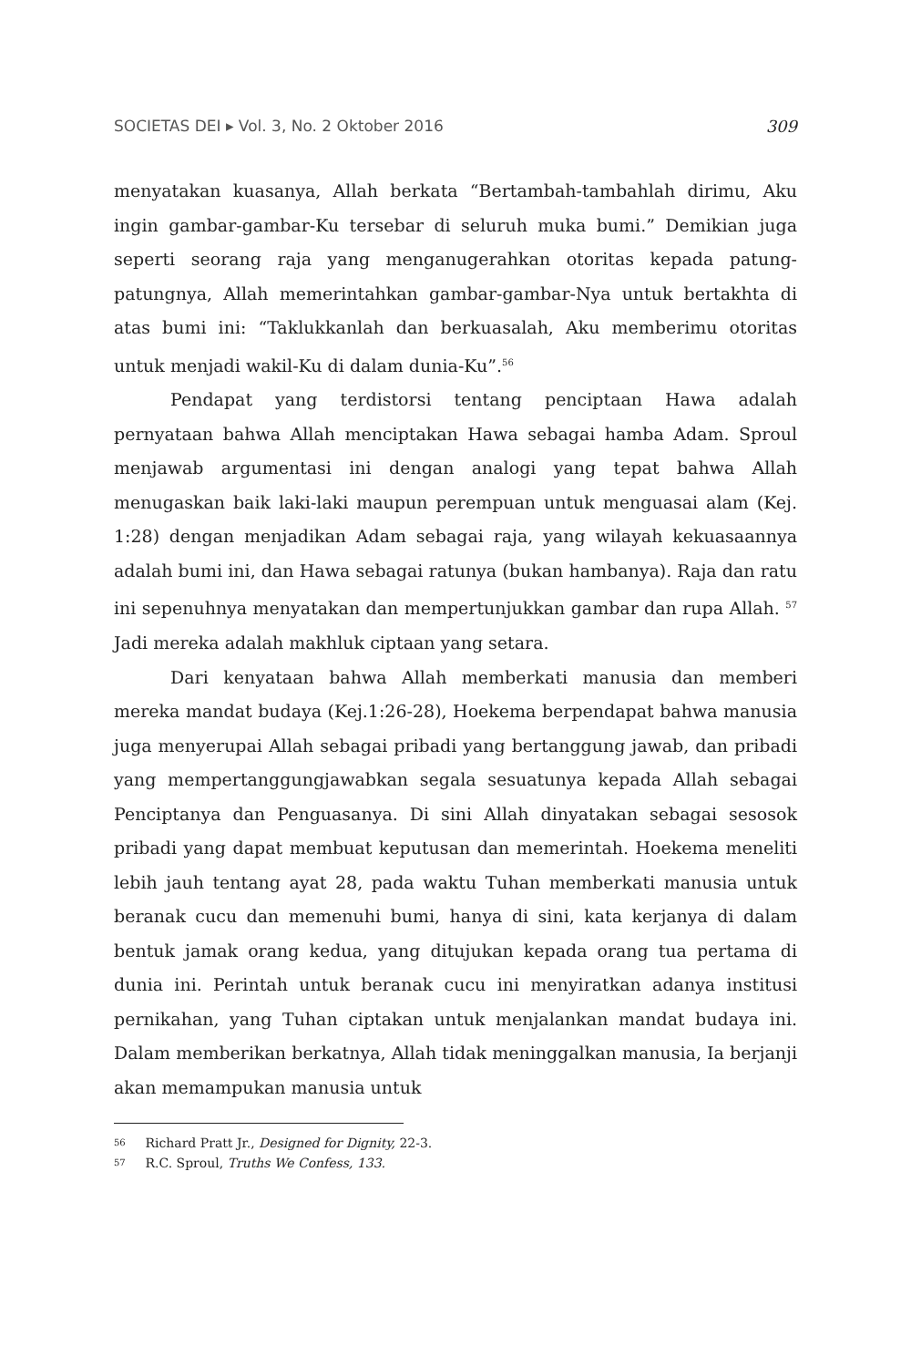SOCIETAS DEI ▸ Vol. 3, No. 2 Oktober 2016 309
menyatakan kuasanya, Allah berkata “Bertambah-tambahlah dirimu, Aku ingin gambar-gambar-Ku tersebar di seluruh muka bumi.” Demikian juga seperti seorang raja yang menganugerahkan otoritas kepada patung-patungnya, Allah memerintahkan gambar-gambar-Nya untuk bertakhta di atas bumi ini: “Taklukkanlah dan berkuasalah, Aku memberimu otoritas untuk menjadi wakil-Ku di dalam dunia-Ku”.<sup>56</sup>
Pendapat yang terdistorsi tentang penciptaan Hawa adalah pernyataan bahwa Allah menciptakan Hawa sebagai hamba Adam. Sproul menjawab argumentasi ini dengan analogi yang tepat bahwa Allah menugaskan baik laki-laki maupun perempuan untuk menguasai alam (Kej. 1:28) dengan menjadikan Adam sebagai raja, yang wilayah kekuasaannya adalah bumi ini, dan Hawa sebagai ratunya (bukan hambanya). Raja dan ratu ini sepenuhnya menyatakan dan mempertunjukkan gambar dan rupa Allah. <sup>57</sup> Jadi mereka adalah makhluk ciptaan yang setara.
Dari kenyataan bahwa Allah memberkati manusia dan memberi mereka mandat budaya (Kej.1:26-28), Hoekema berpendapat bahwa manusia juga menyerupai Allah sebagai pribadi yang bertanggung jawab, dan pribadi yang mempertanggungjawabkan segala sesuatunya kepada Allah sebagai Penciptanya dan Penguasanya. Di sini Allah dinyatakan sebagai sesosok pribadi yang dapat membuat keputusan dan memerintah. Hoekema meneliti lebih jauh tentang ayat 28, pada waktu Tuhan memberkati manusia untuk beranak cucu dan memenuhi bumi, hanya di sini, kata kerjanya di dalam bentuk jamak orang kedua, yang ditujukan kepada orang tua pertama di dunia ini. Perintah untuk beranak cucu ini menyiratkan adanya institusi pernikahan, yang Tuhan ciptakan untuk menjalankan mandat budaya ini. Dalam memberikan berkatnya, Allah tidak meninggalkan manusia, Ia berjanji akan memampukan manusia untuk
56 Richard Pratt Jr., Designed for Dignity, 22-3.
57 R.C. Sproul, Truths We Confess, 133.